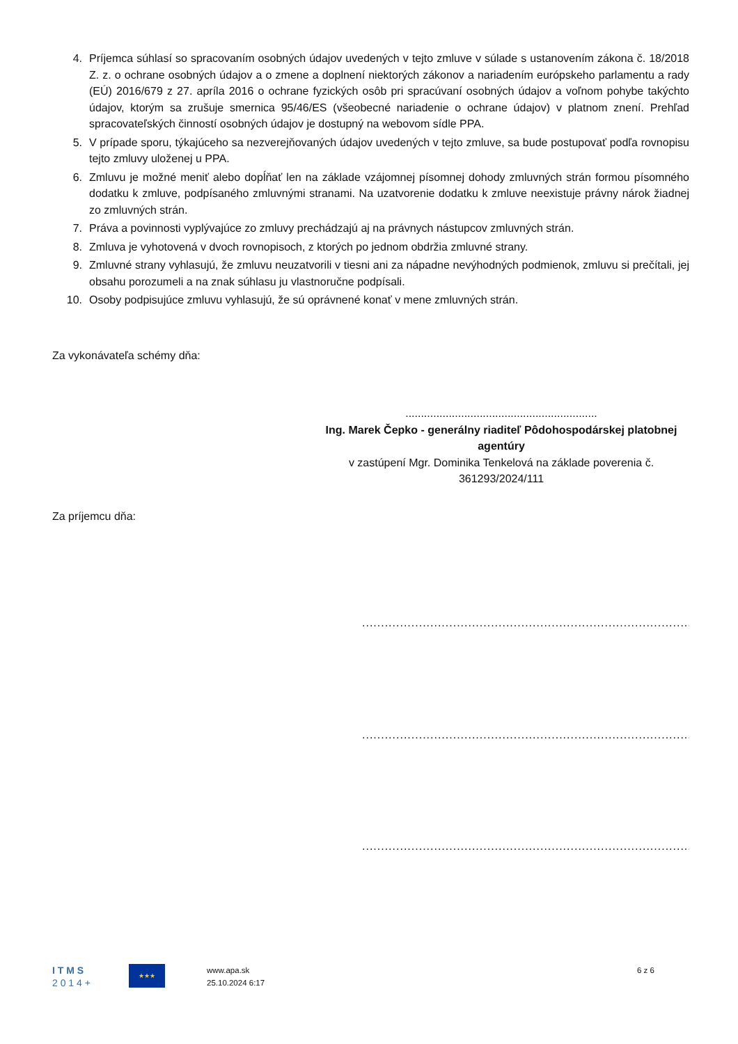4. Príjemca súhlasí so spracovaním osobných údajov uvedených v tejto zmluve v súlade s ustanovením zákona č. 18/2018 Z. z. o ochrane osobných údajov a o zmene a doplnení niektorých zákonov a nariadením európskeho parlamentu a rady (EÚ) 2016/679 z 27. apríla 2016 o ochrane fyzických osôb pri spracúvaní osobných údajov a voľnom pohybe takýchto údajov, ktorým sa zrušuje smernica 95/46/ES (všeobecné nariadenie o ochrane údajov) v platnom znení. Prehľad spracovateľských činností osobných údajov je dostupný na webovom sídle PPA.
5. V prípade sporu, týkajúceho sa nezverejňovaných údajov uvedených v tejto zmluve, sa bude postupovať podľa rovnopisu tejto zmluvy uloženej u PPA.
6. Zmluvu je možné meniť alebo dopĺňať len na základe vzájomnej písomnej dohody zmluvných strán formou písomného dodatku k zmluve, podpísaného zmluvnými stranami. Na uzatvorenie dodatku k zmluve neexistuje právny nárok žiadnej zo zmluvných strán.
7. Práva a povinnosti vyplývajúce zo zmluvy prechádzajú aj na právnych nástupcov zmluvných strán.
8. Zmluva je vyhotovená v dvoch rovnopisoch, z ktorých po jednom obdržia zmluvné strany.
9. Zmluvné strany vyhlasujú, že zmluvu neuzatvorili v tiesni ani za nápadne nevýhodných podmienok, zmluvu si prečítali, jej obsahu porozumeli a na znak súhlasu ju vlastnoručne podpísali.
10. Osoby podpisujúce zmluvu vyhlasujú, že sú oprávnené konať v mene zmluvných strán.
Za vykonávateľa schémy dňa:
..............................................................
Ing. Marek Čepko - generálny riaditeľ Pôdohospodárskej platobnej agentúry
v zastúpení Mgr. Dominika Tenkelová na základe poverenia č. 361293/2024/111
Za príjemcu dňa:
...........................................................................................
...........................................................................................
...........................................................................................
I T M S
2 0 1 4 +
★★★
www.apa.sk
25.10.2024 6:17
6 z 6